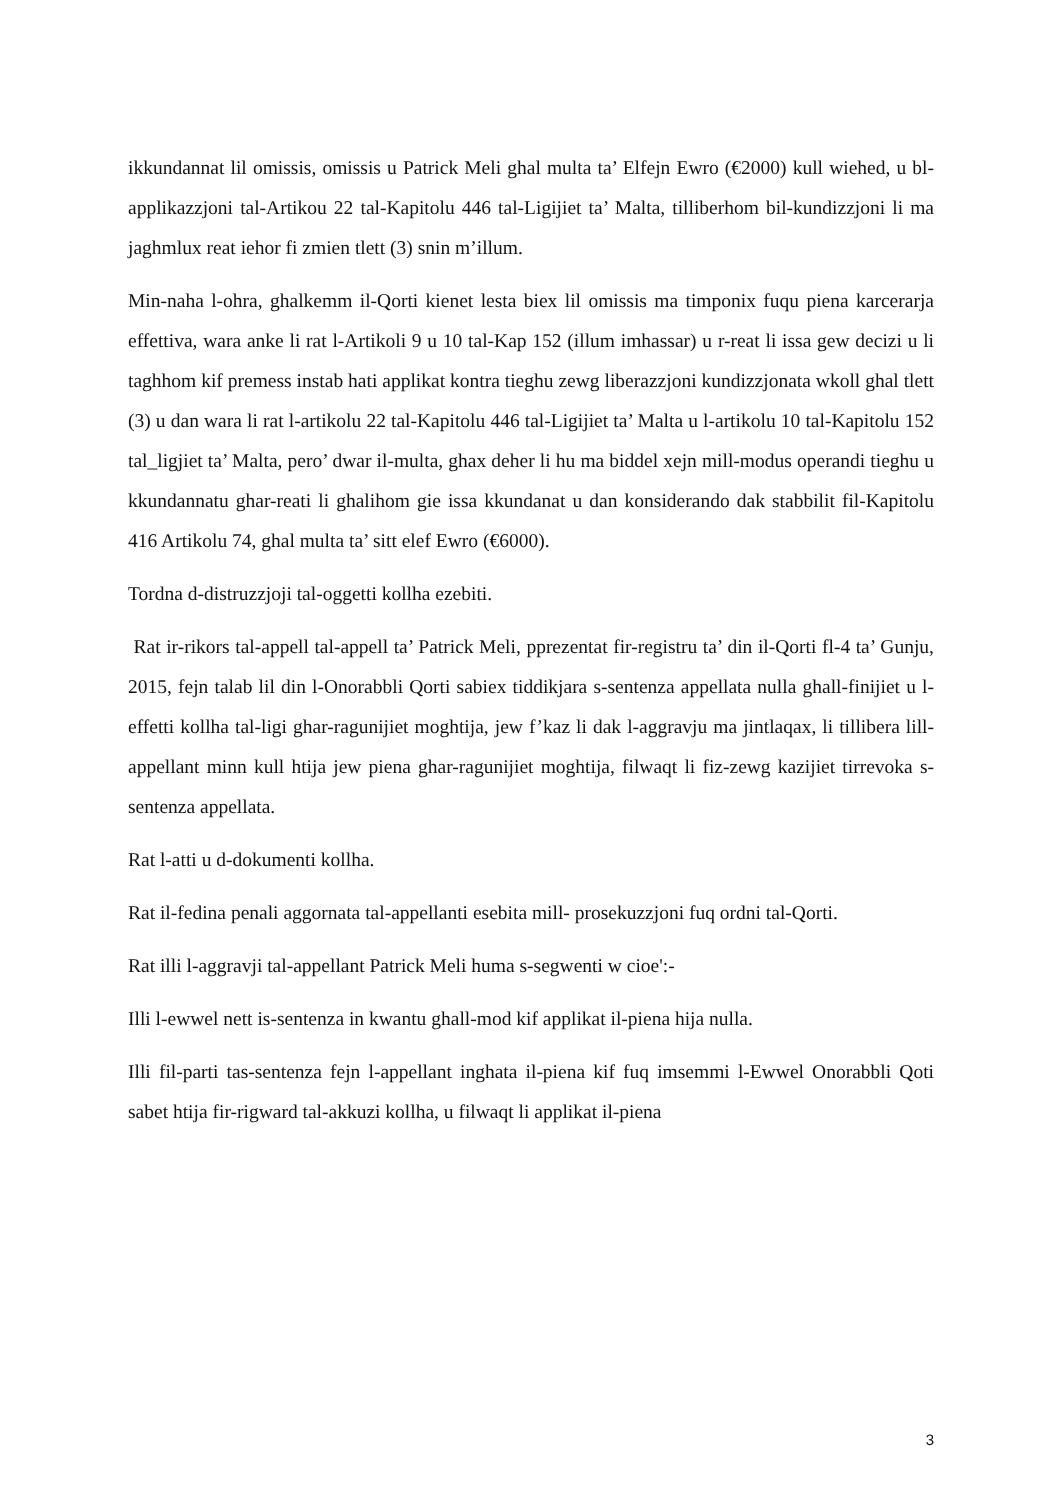ikkundannat lil omissis, omissis u Patrick Meli ghal multa ta’ Elfejn Ewro (€2000) kull wiehed, u bl-applikazzjoni tal-Artikou 22 tal-Kapitolu 446 tal-Ligijiet ta’ Malta, tilliberhom bil-kundizzjoni li ma jaghmlux reat iehor fi zmien tlett (3) snin m’illum.
Min-naha l-ohra, ghalkemm il-Qorti kienet lesta biex lil omissis ma timponix fuqu piena karcerarja effettiva, wara anke li rat l-Artikoli 9 u 10 tal-Kap 152 (illum imhassar) u r-reat li issa gew decizi u li taghhom kif premess instab hati applikat kontra tieghu zewg liberazzjoni kundizzjonata wkoll ghal tlett (3) u dan wara li rat l-artikolu 22 tal-Kapitolu 446 tal-Ligijiet ta’ Malta u l-artikolu 10 tal-Kapitolu 152 tal_ligjiet ta’ Malta, pero’ dwar il-multa, ghax deher li hu ma biddel xejn mill-modus operandi tieghu u kkundannatu ghar-reati li ghalihom gie issa kkundanat u dan konsiderando dak stabbilit fil-Kapitolu 416 Artikolu 74, ghal multa ta’ sitt elef Ewro (€6000).
Tordna d-distruzzjoji tal-oggetti kollha ezebiti.
Rat ir-rikors tal-appell tal-appell ta’ Patrick Meli, pprezentat fir-registru ta’ din il-Qorti fl-4 ta’ Gunju, 2015, fejn talab lil din l-Onorabbli Qorti sabiex tiddikjara s-sentenza appellata nulla ghall-finijiet u l-effetti kollha tal-ligi ghar-ragunijiet moghtija, jew f’kaz li dak l-aggravju ma jintlaqax, li tillibera lill-appellant minn kull htija jew piena ghar-ragunijiet moghtija, filwaqt li fiz-zewg kazijiet tirrevoka s-sentenza appellata.
Rat l-atti u d-dokumenti kollha.
Rat il-fedina penali aggornata tal-appellanti esebita mill- prosekuzzjoni fuq ordni tal-Qorti.
Rat illi l-aggravji tal-appellant Patrick Meli huma s-segwenti w cioe':-
Illi l-ewwel nett is-sentenza in kwantu ghall-mod kif applikat il-piena hija nulla.
Illi fil-parti tas-sentenza fejn l-appellant inghata il-piena kif fuq imsemmi l-Ewwel Onorabbli Qoti sabet htija fir-rigward tal-akkuzi kollha, u filwaqt li applikat il-piena
3